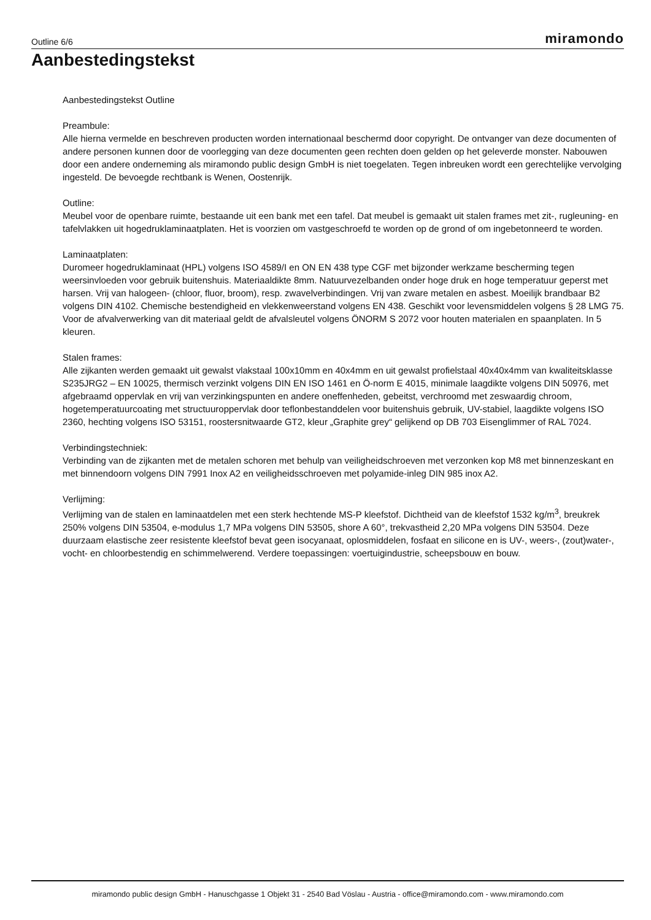Outline 6/6 miramondo
Aanbestedingstekst
Aanbestedingstekst Outline
Preambule:
Alle hierna vermelde en beschreven producten worden internationaal beschermd door copyright. De ontvanger van deze documenten of andere personen kunnen door de voorlegging van deze documenten geen rechten doen gelden op het geleverde monster. Nabouwen door een andere onderneming als miramondo public design GmbH is niet toegelaten. Tegen inbreuken wordt een gerechtelijke vervolging ingesteld. De bevoegde rechtbank is Wenen, Oostenrijk.
Outline:
Meubel voor de openbare ruimte, bestaande uit een bank met een tafel. Dat meubel is gemaakt uit stalen frames met zit-, rugleuning- en tafelvlakken uit hogedruklaminaatplaten. Het is voorzien om vastgeschroefd te worden op de grond of om ingebetonneerd te worden.
Laminaatplaten:
Duromeer hogedruklaminaat (HPL) volgens ISO 4589/I en ON EN 438 type CGF met bijzonder werkzame bescherming tegen weersinvloeden voor gebruik buitenshuis. Materiaaldikte 8mm. Natuurvezelbanden onder hoge druk en hoge temperatuur geperst met harsen. Vrij van halogeen- (chloor, fluor, broom), resp. zwavelverbindingen. Vrij van zware metalen en asbest. Moeilijk brandbaar B2 volgens DIN 4102. Chemische bestendigheid en vlekkenweerstand volgens EN 438. Geschikt voor levensmiddelen volgens § 28 LMG 75. Voor de afvalverwerking van dit materiaal geldt de afvalsleutel volgens ÖNORM S 2072 voor houten materialen en spaanplaten. In 5 kleuren.
Stalen frames:
Alle zijkanten werden gemaakt uit gewalst vlakstaal 100x10mm en 40x4mm en uit gewalst profielstaal 40x40x4mm van kwaliteitsklasse S235JRG2 – EN 10025, thermisch verzinkt volgens DIN EN ISO 1461 en Ö-norm E 4015, minimale laagdikte volgens DIN 50976, met afgebraamd oppervlak en vrij van verzinkingspunten en andere oneffenheden, gebeitst, verchroomd met zeswaardig chroom, hogetemperatuurcoating met structuuroppervlak door teflonbestanddelen voor buitenshuis gebruik, UV-stabiel, laagdikte volgens ISO 2360, hechting volgens ISO 53151, roostersnitwaarde GT2, kleur „Graphite grey“ gelijkend op DB 703 Eisenglimmer of RAL 7024.
Verbindingstechniek:
Verbinding van de zijkanten met de metalen schoren met behulp van veiligheidschroeven met verzonken kop M8 met binnenzeskant en met binnendoorn volgens DIN 7991 Inox A2 en veiligheidsschroeven met polyamide-inleg DIN 985 inox A2.
Verlijming:
Verlijming van de stalen en laminaatdelen met een sterk hechtende MS-P kleefstof. Dichtheid van de kleefstof 1532 kg/m<sup>3</sup>, breukrek 250% volgens DIN 53504, e-modulus 1,7 MPa volgens DIN 53505, shore A 60°, trekvastheid 2,20 MPa volgens DIN 53504. Deze duurzaam elastische zeer resistente kleefstof bevat geen isocyanaat, oplosmiddelen, fosfaat en silicone en is UV-, weers-, (zout)water-, vocht- en chloorbestendig en schimmelwerend. Verdere toepassingen: voertuigindustrie, scheepsbouw en bouw.
miramondo public design GmbH - Hanuschgasse 1 Objekt 31 - 2540 Bad Vöslau - Austria - office@miramondo.com - www.miramondo.com